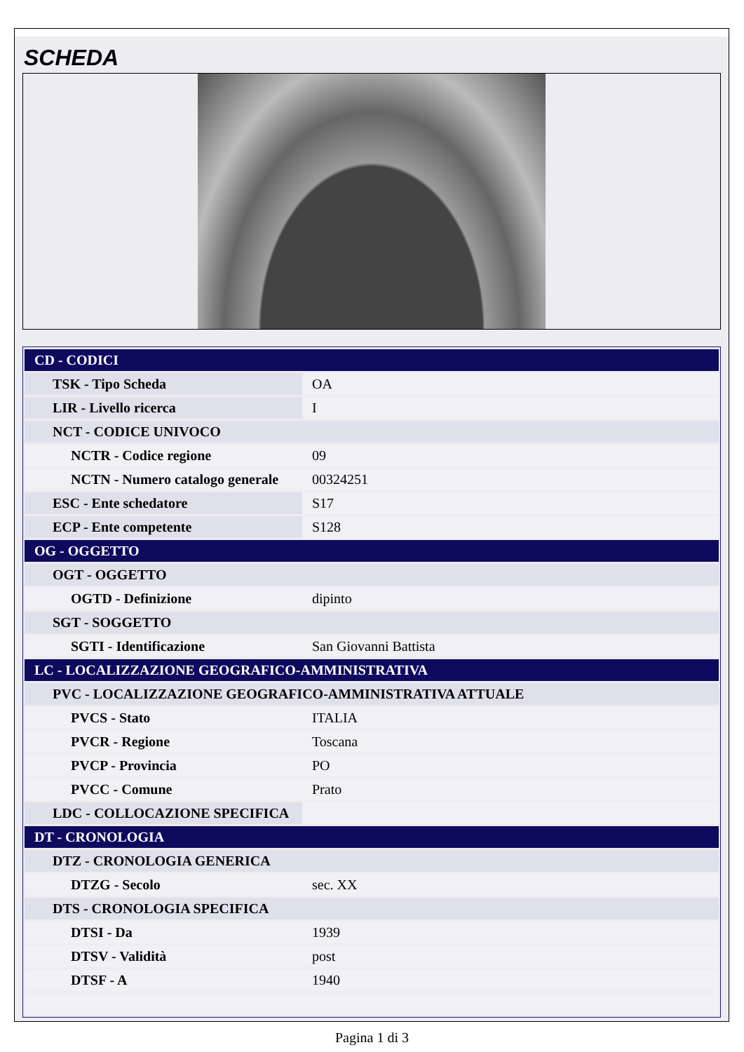SCHEDA
| CD - CODICI | |
| TSK - Tipo Scheda | OA |
| LIR - Livello ricerca | I |
| NCT - CODICE UNIVOCO | |
| NCTR - Codice regione | 09 |
| NCTN - Numero catalogo generale | 00324251 |
| ESC - Ente schedatore | S17 |
| ECP - Ente competente | S128 |
| OG - OGGETTO | |
| OGT - OGGETTO | |
| OGTD - Definizione | dipinto |
| SGT - SOGGETTO | |
| SGTI - Identificazione | San Giovanni Battista |
| LC - LOCALIZZAZIONE GEOGRAFICO-AMMINISTRATIVA | |
| PVC - LOCALIZZAZIONE GEOGRAFICO-AMMINISTRATIVA ATTUALE | |
| PVCS - Stato | ITALIA |
| PVCR - Regione | Toscana |
| PVCP - Provincia | PO |
| PVCC - Comune | Prato |
| LDC - COLLOCAZIONE SPECIFICA | |
| DT - CRONOLOGIA | |
| DTZ - CRONOLOGIA GENERICA | |
| DTZG - Secolo | sec. XX |
| DTS - CRONOLOGIA SPECIFICA | |
| DTSI - Da | 1939 |
| DTSV - Validità | post |
| DTSF - A | 1940 |
Pagina 1 di 3